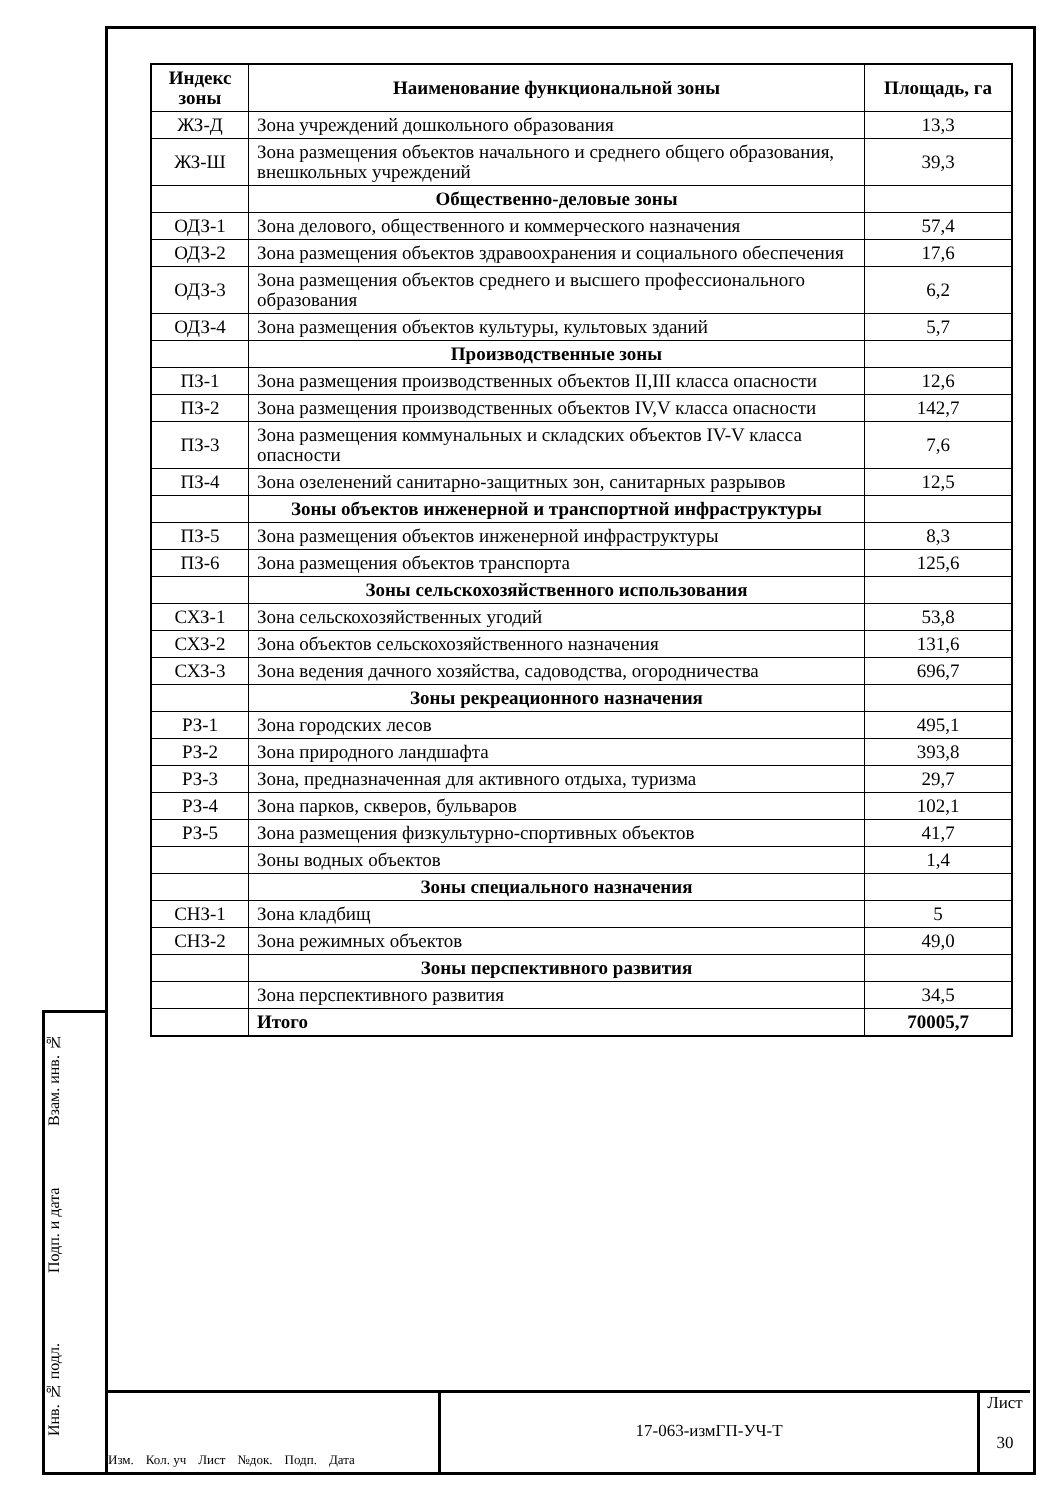Взам. инв. №
Подп. и дата
Инв. № подл.
| Индекс зоны | Наименование функциональной зоны | Площадь, га |
| --- | --- | --- |
| ЖЗ-Д | Зона учреждений дошкольного образования | 13,3 |
| ЖЗ-Ш | Зона размещения объектов начального и среднего общего образования, внешкольных учреждений | 39,3 |
| | Общественно-деловые зоны | |
| ОДЗ-1 | Зона делового, общественного и коммерческого назначения | 57,4 |
| ОДЗ-2 | Зона размещения объектов здравоохранения и социального обеспечения | 17,6 |
| ОДЗ-3 | Зона размещения объектов среднего и высшего профессионального образования | 6,2 |
| ОДЗ-4 | Зона размещения объектов культуры, культовых зданий | 5,7 |
| | Производственные зоны | |
| ПЗ-1 | Зона размещения производственных объектов II,III класса опасности | 12,6 |
| ПЗ-2 | Зона размещения производственных объектов IV,V класса опасности | 142,7 |
| ПЗ-3 | Зона размещения коммунальных и складских объектов IV-V класса опасности | 7,6 |
| ПЗ-4 | Зона озеленений санитарно-защитных зон, санитарных разрывов | 12,5 |
| | Зоны объектов инженерной и транспортной инфраструктуры | |
| ПЗ-5 | Зона размещения объектов инженерной инфраструктуры | 8,3 |
| ПЗ-6 | Зона размещения объектов транспорта | 125,6 |
| | Зоны сельскохозяйственного использования | |
| СХЗ-1 | Зона сельскохозяйственных угодий | 53,8 |
| СХЗ-2 | Зона объектов сельскохозяйственного назначения | 131,6 |
| СХЗ-3 | Зона ведения дачного хозяйства, садоводства, огородничества | 696,7 |
| | Зоны рекреационного назначения | |
| РЗ-1 | Зона городских лесов | 495,1 |
| РЗ-2 | Зона природного ландшафта | 393,8 |
| РЗ-3 | Зона, предназначенная для активного отдыха, туризма | 29,7 |
| РЗ-4 | Зона парков, скверов, бульваров | 102,1 |
| РЗ-5 | Зона размещения физкультурно-спортивных объектов | 41,7 |
| | Зоны водных объектов | 1,4 |
| | Зоны специального назначения | |
| СНЗ-1 | Зона кладбищ | 5 |
| СНЗ-2 | Зона режимных объектов | 49,0 |
| | Зоны перспективного развития | |
| | Зона перспективного развития | 34,5 |
| | Итого | 70005,7 |
Изм. Кол. уч Лист №док. Подп. Дата
17-063-измГП-УЧ-Т
Лист
30